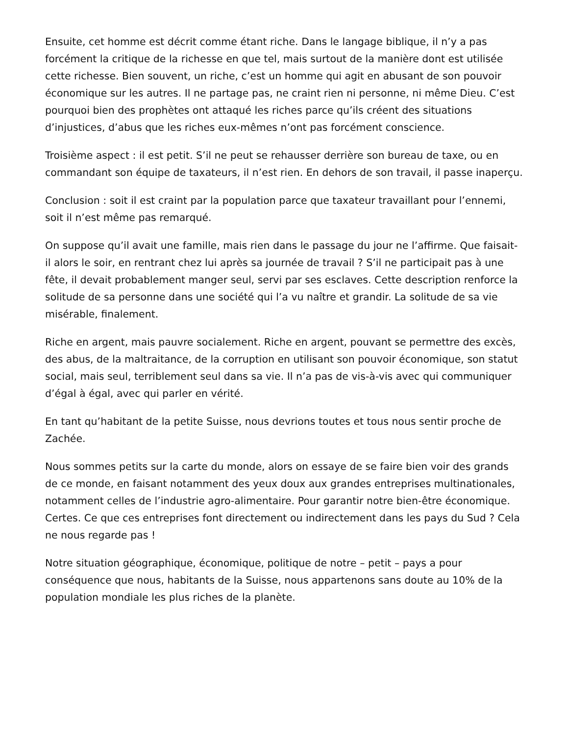Ensuite, cet homme est décrit comme étant riche. Dans le langage biblique, il n’y a pas forcément la critique de la richesse en que tel, mais surtout de la manière dont est utilisée cette richesse. Bien souvent, un riche, c’est un homme qui agit en abusant de son pouvoir économique sur les autres. Il ne partage pas, ne craint rien ni personne, ni même Dieu. C’est pourquoi bien des prophètes ont attaqué les riches parce qu’ils créent des situations d’injustices, d’abus que les riches eux-mêmes n’ont pas forcément conscience.
Troisième aspect : il est petit. S’il ne peut se rehausser derrière son bureau de taxe, ou en commandant son équipe de taxateurs, il n’est rien. En dehors de son travail, il passe inaperçu.
Conclusion : soit il est craint par la population parce que taxateur travaillant pour l’ennemi, soit il n’est même pas remarqué.
On suppose qu’il avait une famille, mais rien dans le passage du jour ne l’affirme. Que faisait-il alors le soir, en rentrant chez lui après sa journée de travail ? S’il ne participait pas à une fête, il devait probablement manger seul, servi par ses esclaves. Cette description renforce la solitude de sa personne dans une société qui l’a vu naître et grandir. La solitude de sa vie misérable, finalement.
Riche en argent, mais pauvre socialement. Riche en argent, pouvant se permettre des excès, des abus, de la maltraitance, de la corruption en utilisant son pouvoir économique, son statut social, mais seul, terriblement seul dans sa vie. Il n’a pas de vis-à-vis avec qui communiquer d’égal à égal, avec qui parler en vérité.
En tant qu’habitant de la petite Suisse, nous devrions toutes et tous nous sentir proche de Zachée.
Nous sommes petits sur la carte du monde, alors on essaye de se faire bien voir des grands de ce monde, en faisant notamment des yeux doux aux grandes entreprises multinationales, notamment celles de l’industrie agro-alimentaire. Pour garantir notre bien-être économique. Certes. Ce que ces entreprises font directement ou indirectement dans les pays du Sud ? Cela ne nous regarde pas !
Notre situation géographique, économique, politique de notre – petit – pays a pour conséquence que nous, habitants de la Suisse, nous appartenons sans doute au 10% de la population mondiale les plus riches de la planète.